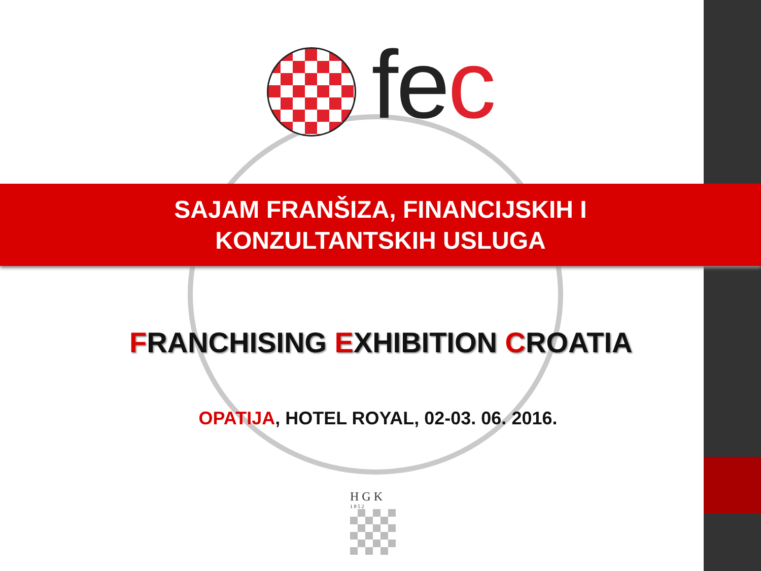fec
SAJAM FRANŠIZA, FINANCIJSKIH I
KONZULTANTSKIH USLUGA
FRANCHISING EXHIBITION CROATIA
OPATIJA, HOTEL ROYAL, 02-03. 06. 2016.
H G K
1 8 5 2